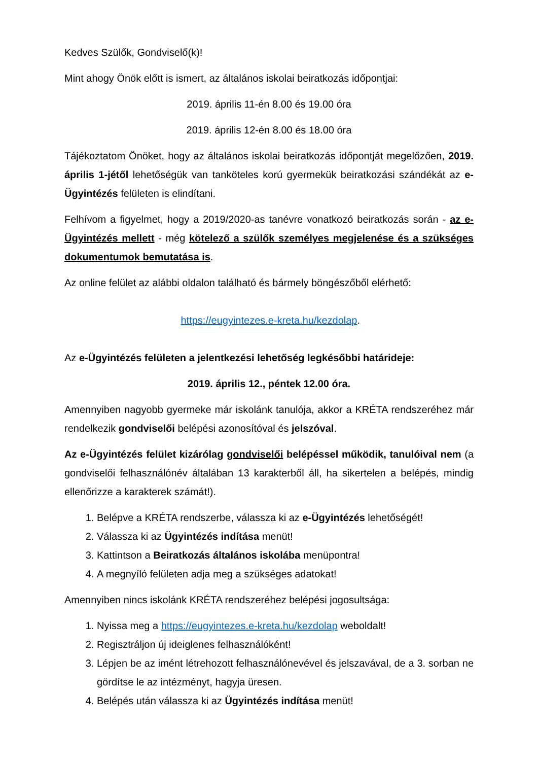Kedves Szülők, Gondviselő(k)!
Mint ahogy Önök előtt is ismert, az általános iskolai beiratkozás időpontjai:
2019. április 11-én 8.00 és 19.00 óra
2019. április 12-én 8.00 és 18.00 óra
Tájékoztatom Önöket, hogy az általános iskolai beiratkozás időpontját megelőzően, 2019. április 1-jétől lehetőségük van tanköteles korú gyermekük beiratkozási szándékát az e-Ügyintézés felületen is elindítani.
Felhívom a figyelmet, hogy a 2019/2020-as tanévre vonatkozó beiratkozás során - az e-Ügyintézés mellett - még kötelező a szülők személyes megjelenése és a szükséges dokumentumok bemutatása is.
Az online felület az alábbi oldalon található és bármely böngészőből elérhető:
https://eugyintezes.e-kreta.hu/kezdolap.
Az e-Ügyintézés felületen a jelentkezési lehetőség legkésőbbi határideje:
2019. április 12., péntek 12.00 óra.
Amennyiben nagyobb gyermeke már iskolánk tanulója, akkor a KRÉTA rendszeréhez már rendelkezik gondviselői belépési azonosítóval és jelszóval.
Az e-Ügyintézés felület kizárólag gondviselői belépéssel működik, tanulóival nem (a gondviselői felhasználónév általában 13 karakterből áll, ha sikertelen a belépés, mindig ellenőrizze a karakterek számát!).
1. Belépve a KRÉTA rendszerbe, válassza ki az e-Ügyintézés lehetőségét!
2. Válassza ki az Ügyintézés indítása menüt!
3. Kattintson a Beiratkozás általános iskolába menüpontra!
4. A megnyíló felületen adja meg a szükséges adatokat!
Amennyiben nincs iskolánk KRÉTA rendszeréhez belépési jogosultsága:
1. Nyissa meg a https://eugyintezes.e-kreta.hu/kezdolap weboldalt!
2. Regisztráljon új ideiglenes felhasználóként!
3. Lépjen be az imént létrehozott felhasználónevével és jelszavával, de a 3. sorban ne gördítse le az intézményt, hagyja üresen.
4. Belépés után válassza ki az Ügyintézés indítása menüt!